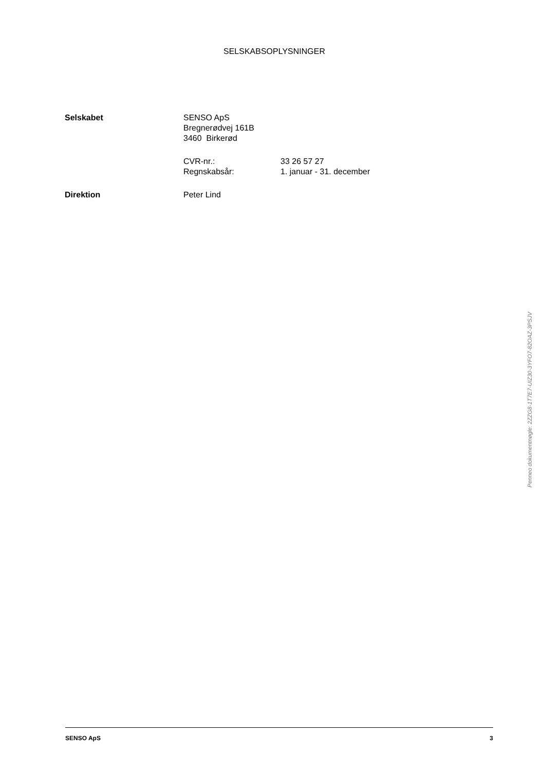SELSKABSOPLYSNINGER
| Selskabet | SENSO ApS | |
| | Bregnerødvej 161B | |
| | 3460 Birkerød | |
| | CVR-nr.: | 33 26 57 27 |
| | Regnskabsår: | 1. januar - 31. december |
| Direktion | Peter Lind | |
SENSO ApS 3
Penneo dokumentnøgle: 2ZZG8-1T7E7-UIZ30-3YFO7-82OAZ-3PSJV